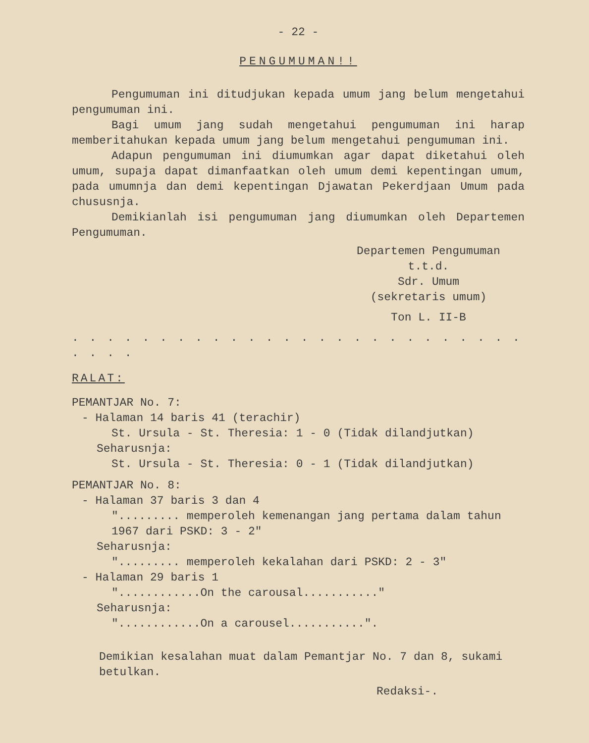- 22 -
PENGUMUMAN!!
Pengumuman ini ditudjukan kepada umum jang belum mengetahui pengumuman ini.
Bagi umum jang sudah mengetahui pengumuman ini harap memberitahukan kepada umum jang belum mengetahui pengumuman ini.
Adapun pengumuman ini diumumkan agar dapat diketahui oleh umum, supaja dapat dimanfaatkan oleh umum demi kepentingan umum, pada umumnja dan demi kepentingan Djawatan Pekerdjaan Umum pada chususnja.
Demikianlah isi pengumuman jang diumumkan oleh Departemen Pengumuman.
Departemen Pengumuman
t.t.d.
Sdr. Umum
(sekretaris umum)
Ton L. II-B
. . . . . . . . . . . . . . . . . . . . . . . . . . . . . .
RALAT:
PEMANTJAR No. 7:
- Halaman 14 baris 41 (terachir)
St. Ursula - St. Theresia: 1 - 0 (Tidak dilandjutkan)
Seharusnja:
St. Ursula - St. Theresia: 0 - 1 (Tidak dilandjutkan)
PEMANTJAR No. 8:
- Halaman 37 baris 3 dan 4
"......... memperoleh kemenangan jang pertama dalam tahun 1967 dari PSKD: 3 - 2"
Seharusnja:
"......... memperoleh kekalahan dari PSKD: 2 - 3"
- Halaman 29 baris 1
"............On the carousal..........."
Seharusnja:
"............On a carousel...........".
Demikian kesalahan muat dalam Pemantjar No. 7 dan 8, sukami betulkan.
Redaksi-.